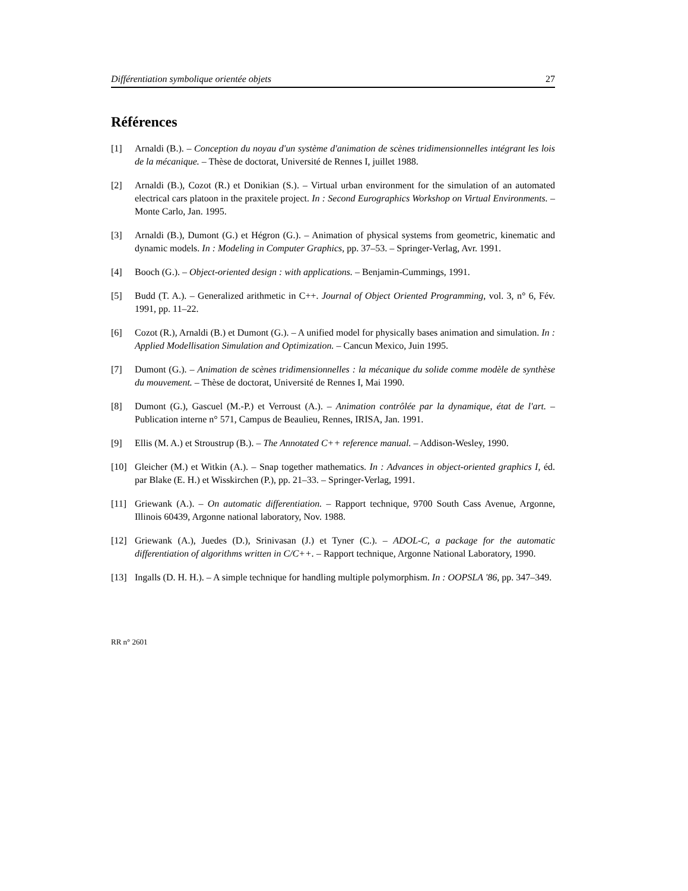Différentiation symbolique orientée objets 27
Références
[1] Arnaldi (B.). – Conception du noyau d'un système d'animation de scènes tridimensionnelles intégrant les lois de la mécanique. – Thèse de doctorat, Université de Rennes I, juillet 1988.
[2] Arnaldi (B.), Cozot (R.) et Donikian (S.). – Virtual urban environment for the simulation of an automated electrical cars platoon in the praxitele project. In : Second Eurographics Workshop on Virtual Environments. – Monte Carlo, Jan. 1995.
[3] Arnaldi (B.), Dumont (G.) et Hégron (G.). – Animation of physical systems from geometric, kinematic and dynamic models. In : Modeling in Computer Graphics, pp. 37–53. – Springer-Verlag, Avr. 1991.
[4] Booch (G.). – Object-oriented design : with applications. – Benjamin-Cummings, 1991.
[5] Budd (T. A.). – Generalized arithmetic in C++. Journal of Object Oriented Programming, vol. 3, n° 6, Fév. 1991, pp. 11–22.
[6] Cozot (R.), Arnaldi (B.) et Dumont (G.). – A unified model for physically bases animation and simulation. In : Applied Modellisation Simulation and Optimization. – Cancun Mexico, Juin 1995.
[7] Dumont (G.). – Animation de scènes tridimensionnelles : la mécanique du solide comme modèle de synthèse du mouvement. – Thèse de doctorat, Université de Rennes I, Mai 1990.
[8] Dumont (G.), Gascuel (M.-P.) et Verroust (A.). – Animation contrôlée par la dynamique, état de l'art. – Publication interne n° 571, Campus de Beaulieu, Rennes, IRISA, Jan. 1991.
[9] Ellis (M. A.) et Stroustrup (B.). – The Annotated C++ reference manual. – Addison-Wesley, 1990.
[10] Gleicher (M.) et Witkin (A.). – Snap together mathematics. In : Advances in object-oriented graphics I, éd. par Blake (E. H.) et Wisskirchen (P.), pp. 21–33. – Springer-Verlag, 1991.
[11] Griewank (A.). – On automatic differentiation. – Rapport technique, 9700 South Cass Avenue, Argonne, Illinois 60439, Argonne national laboratory, Nov. 1988.
[12] Griewank (A.), Juedes (D.), Srinivasan (J.) et Tyner (C.). – ADOL-C, a package for the automatic differentiation of algorithms written in C/C++. – Rapport technique, Argonne National Laboratory, 1990.
[13] Ingalls (D. H. H.). – A simple technique for handling multiple polymorphism. In : OOPSLA '86, pp. 347–349.
RR n° 2601